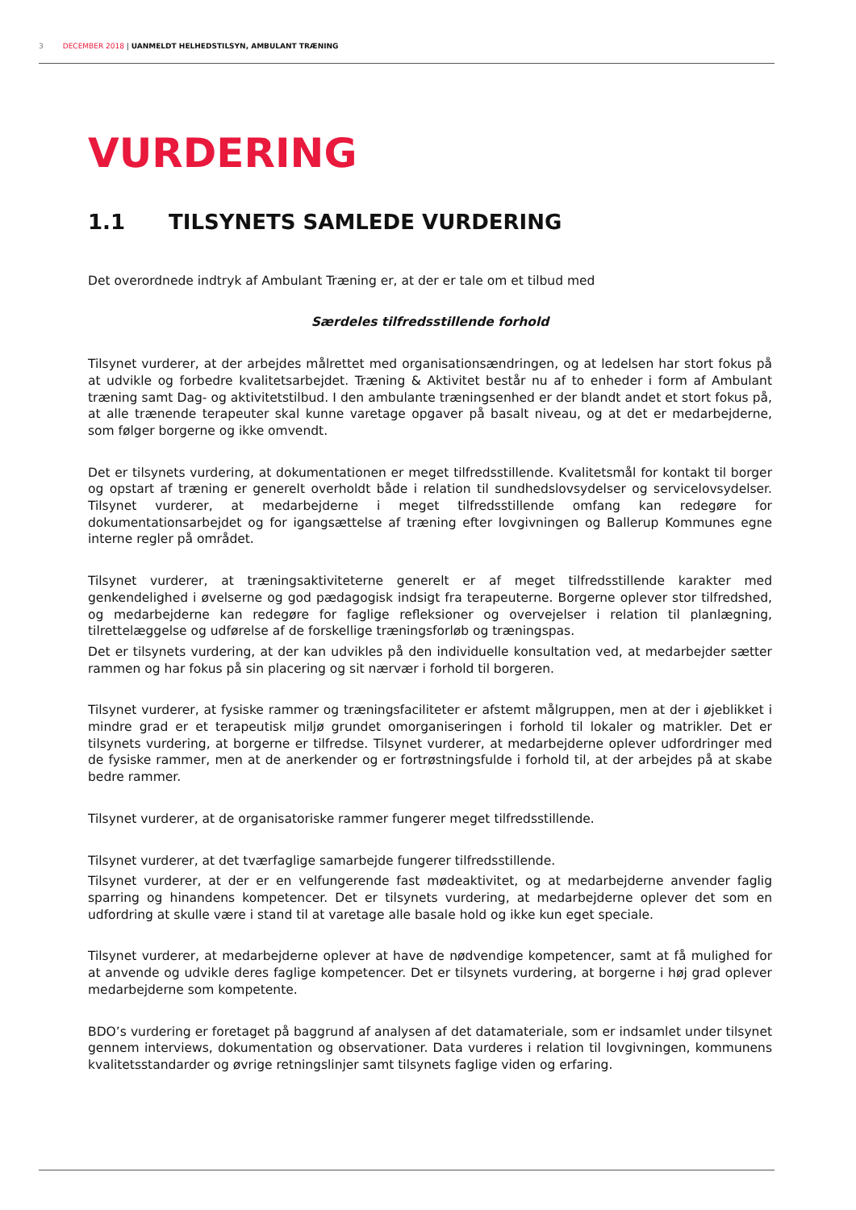3 DECEMBER 2018 | UANMELDT HELHEDSTILSYN, AMBULANT TRÆNING
VURDERING
1.1 TILSYNETS SAMLEDE VURDERING
Det overordnede indtryk af Ambulant Træning er, at der er tale om et tilbud med
Særdeles tilfredsstillende forhold
Tilsynet vurderer, at der arbejdes målrettet med organisationsændringen, og at ledelsen har stort fokus på at udvikle og forbedre kvalitetsarbejdet. Træning & Aktivitet består nu af to enheder i form af Ambulant træning samt Dag- og aktivitetstilbud. I den ambulante træningsenhed er der blandt andet et stort fokus på, at alle trænende terapeuter skal kunne varetage opgaver på basalt niveau, og at det er medarbejderne, som følger borgerne og ikke omvendt.
Det er tilsynets vurdering, at dokumentationen er meget tilfredsstillende. Kvalitetsmål for kontakt til borger og opstart af træning er generelt overholdt både i relation til sundhedslovsydelser og servicelovsydelser. Tilsynet vurderer, at medarbejderne i meget tilfredsstillende omfang kan redegøre for dokumentationsarbejdet og for igangsættelse af træning efter lovgivningen og Ballerup Kommunes egne interne regler på området.
Tilsynet vurderer, at træningsaktiviteterne generelt er af meget tilfredsstillende karakter med genkendelighed i øvelserne og god pædagogisk indsigt fra terapeuterne. Borgerne oplever stor tilfredshed, og medarbejderne kan redegøre for faglige refleksioner og overvejelser i relation til planlægning, tilrettelæggelse og udførelse af de forskellige træningsforløb og træningspas.
Det er tilsynets vurdering, at der kan udvikles på den individuelle konsultation ved, at medarbejder sætter rammen og har fokus på sin placering og sit nærvær i forhold til borgeren.
Tilsynet vurderer, at fysiske rammer og træningsfaciliteter er afstemt målgruppen, men at der i øjeblikket i mindre grad er et terapeutisk miljø grundet omorganiseringen i forhold til lokaler og matrikler. Det er tilsynets vurdering, at borgerne er tilfredse. Tilsynet vurderer, at medarbejderne oplever udfordringer med de fysiske rammer, men at de anerkender og er fortrøstningsfulde i forhold til, at der arbejdes på at skabe bedre rammer.
Tilsynet vurderer, at de organisatoriske rammer fungerer meget tilfredsstillende.
Tilsynet vurderer, at det tværfaglige samarbejde fungerer tilfredsstillende.
Tilsynet vurderer, at der er en velfungerende fast mødeaktivitet, og at medarbejderne anvender faglig sparring og hinandens kompetencer. Det er tilsynets vurdering, at medarbejderne oplever det som en udfordring at skulle være i stand til at varetage alle basale hold og ikke kun eget speciale.
Tilsynet vurderer, at medarbejderne oplever at have de nødvendige kompetencer, samt at få mulighed for at anvende og udvikle deres faglige kompetencer. Det er tilsynets vurdering, at borgerne i høj grad oplever medarbejderne som kompetente.
BDO’s vurdering er foretaget på baggrund af analysen af det datamateriale, som er indsamlet under tilsynet gennem interviews, dokumentation og observationer. Data vurderes i relation til lovgivningen, kommunens kvalitetsstandarder og øvrige retningslinjer samt tilsynets faglige viden og erfaring.